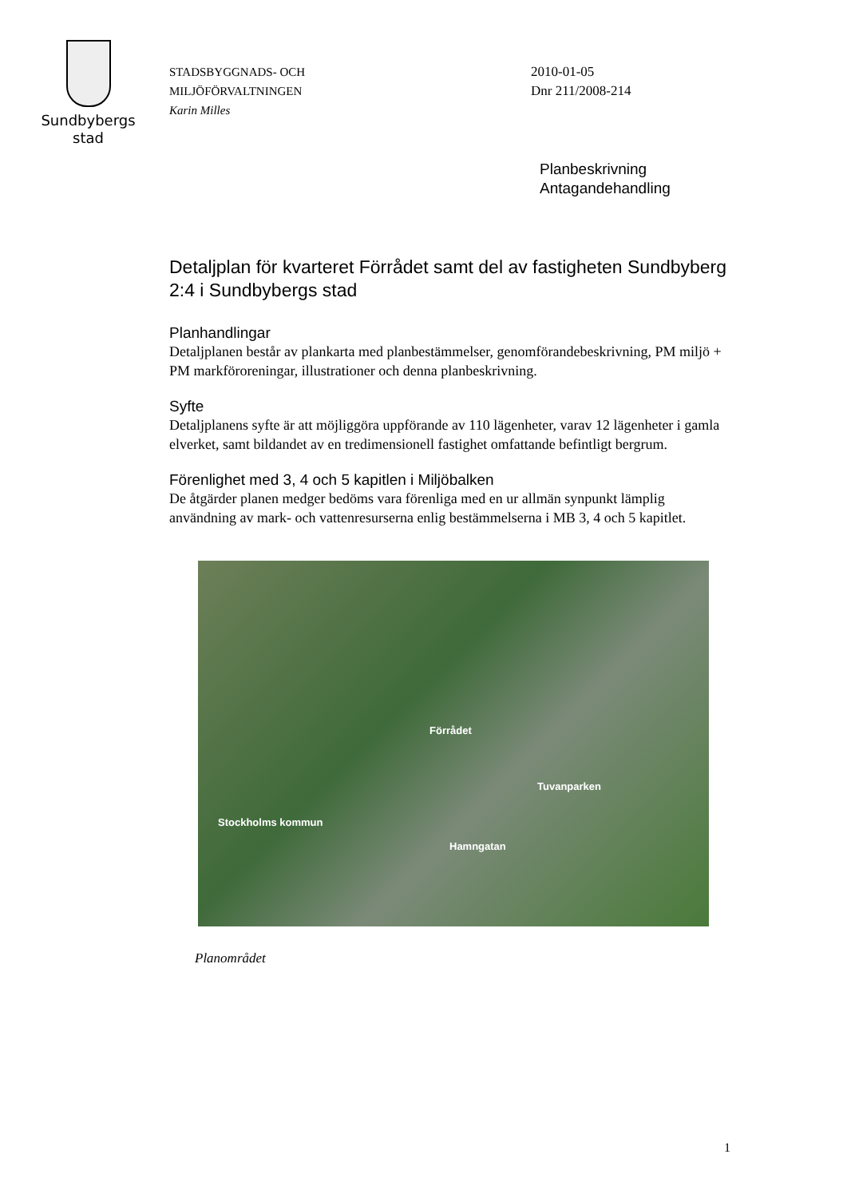Sundbybergs
stad
STADSBYGGNADS- OCH
MILJÖFÖRVALTNINGEN
Karin Milles
2010-01-05
Dnr 211/2008-214
Planbeskrivning
Antagandehandling
Detaljplan för kvarteret Förrådet samt del av fastigheten Sundbyberg 2:4 i Sundbybergs stad
Planhandlingar
Detaljplanen består av plankarta med planbestämmelser, genomförandebeskrivning, PM miljö + PM markföroreningar, illustrationer och denna planbeskrivning.
Syfte
Detaljplanens syfte är att möjliggöra uppförande av 110 lägenheter, varav 12 lägenheter i gamla elverket, samt bildandet av en tredimensionell fastighet omfattande befintligt bergrum.
Förenlighet med 3, 4 och 5 kapitlen i Miljöbalken
De åtgärder planen medger bedöms vara förenliga med en ur allmän synpunkt lämplig användning av mark- och vattenresurserna enlig bestämmelserna i MB 3, 4 och 5 kapitlet.
Förrådet
Tuvanparken
Stockholms kommun
Hamngatan
Planområdet
1